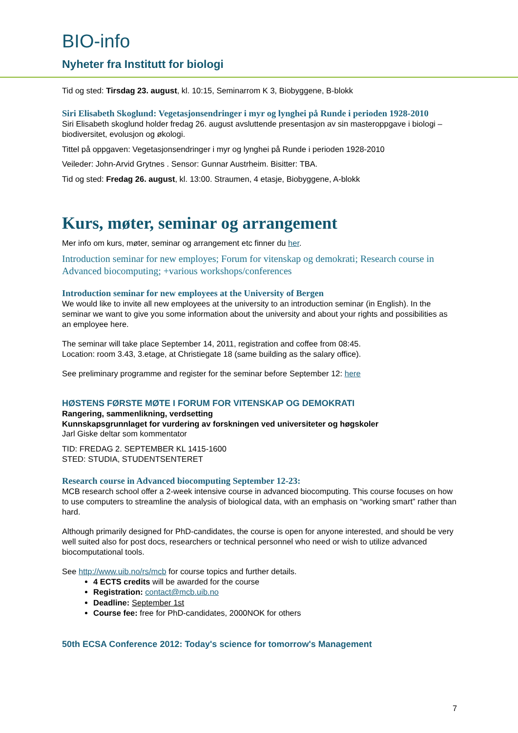BIO-info
Nyheter fra Institutt for biologi
Tid og sted: Tirsdag 23. august, kl. 10:15, Seminarrom K 3, Biobyggene, B-blokk
Siri Elisabeth Skoglund: Vegetasjonsendringer i myr og lynghei på Runde i perioden 1928-2010
Siri Elisabeth skoglund holder fredag 26. august avsluttende presentasjon av sin masteroppgave i biologi – biodiversitet, evolusjon og økologi.
Tittel på oppgaven: Vegetasjonsendringer i myr og lynghei på Runde i perioden 1928-2010
Veileder: John-Arvid Grytnes . Sensor: Gunnar Austrheim. Bisitter: TBA.
Tid og sted: Fredag 26. august, kl. 13:00. Straumen, 4 etasje, Biobyggene, A-blokk
Kurs, møter, seminar og arrangement
Mer info om kurs, møter, seminar og arrangement etc finner du her.
Introduction seminar for new employes; Forum for vitenskap og demokrati; Research course in Advanced biocomputing; +various workshops/conferences
Introduction seminar for new employees at the University of Bergen
We would like to invite all new employees at the university to an introduction seminar (in English). In the seminar we want to give you some information about the university and about your rights and possibilities as an employee here.
The seminar will take place September 14, 2011, registration and coffee from 08:45.
Location: room 3.43, 3.etage, at Christiegate 18 (same building as the salary office).
See preliminary programme and register for the seminar before September 12: here
HØSTENS FØRSTE MØTE I FORUM FOR VITENSKAP OG DEMOKRATI
Rangering, sammenlikning, verdsetting
Kunnskapsgrunnlaget for vurdering av forskningen ved universiteter og høgskoler
Jarl Giske deltar som kommentator
TID: FREDAG 2. SEPTEMBER KL 1415-1600
STED: STUDIA, STUDENTSENTERET
Research course in Advanced biocomputing September 12-23:
MCB research school offer a 2-week intensive course in advanced biocomputing. This course focuses on how to use computers to streamline the analysis of biological data, with an emphasis on “working smart” rather than hard.
Although primarily designed for PhD-candidates, the course is open for anyone interested, and should be very well suited also for post docs, researchers or technical personnel who need or wish to utilize advanced biocomputational tools.
See http://www.uib.no/rs/mcb for course topics and further details.
4 ECTS credits will be awarded for the course
Registration: contact@mcb.uib.no
Deadline: September 1st
Course fee: free for PhD-candidates, 2000NOK for others
50th ECSA Conference 2012: Today's science for tomorrow's Management
7